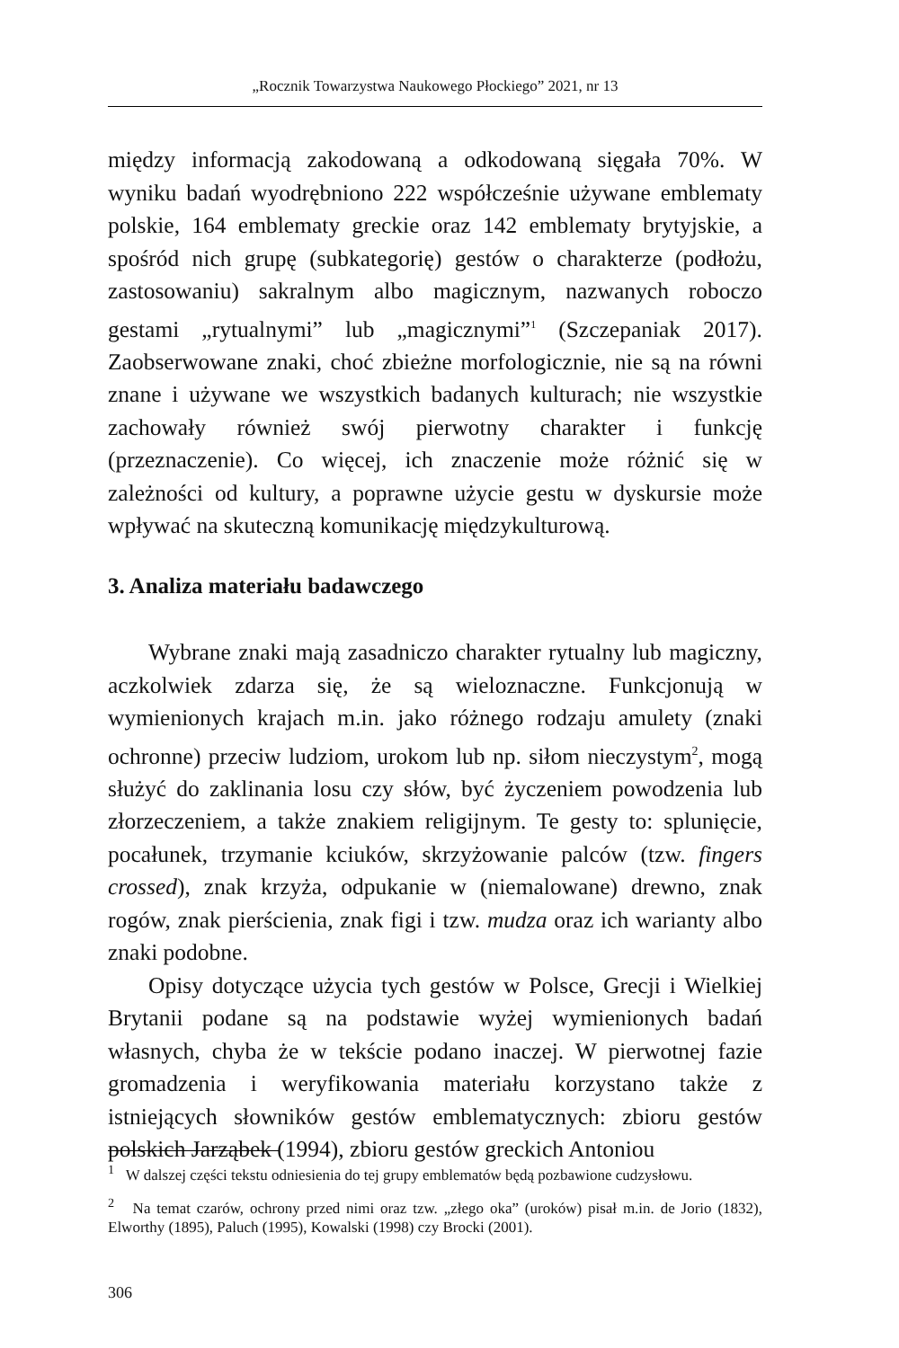„Rocznik Towarzystwa Naukowego Płockiego” 2021, nr 13
między informacją zakodowaną a odkodowaną sięgała 70%. W wyniku badań wyodrębniono 222 współcześnie używane emblematy polskie, 164 emblematy greckie oraz 142 emblematy brytyjskie, a spośród nich grupę (subkategorię) gestów o charakterze (podłożu, zastosowaniu) sakralnym albo magicznym, nazwanych roboczo gestami „rytualnymi” lub „magicznymi”<sup>1</sup> (Szczepaniak 2017). Zaobserwowane znaki, choć zbieżne morfologicznie, nie są na równi znane i używane we wszystkich badanych kulturach; nie wszystkie zachowały również swój pierwotny charakter i funkcję (przeznaczenie). Co więcej, ich znaczenie może różnić się w zależności od kultury, a poprawne użycie gestu w dyskursie może wpływać na skuteczną komunikację międzykulturową.
3. Analiza materiału badawczego
Wybrane znaki mają zasadniczo charakter rytualny lub magiczny, aczkolwiek zdarza się, że są wieloznaczne. Funkcjonują w wymienionych krajach m.in. jako różnego rodzaju amulety (znaki ochronne) przeciw ludziom, urokom lub np. siłom nieczystym<sup>2</sup>, mogą służyć do zaklinania losu czy słów, być życzeniem powodzenia lub złorzeczeniem, a także znakiem religijnym. Te gesty to: splunięcie, pocałunek, trzymanie kciuków, skrzyżowanie palców (tzw. fingers crossed), znak krzyża, odpukanie w (niemalowane) drewno, znak rogów, znak pierścienia, znak figi i tzw. mudza oraz ich warianty albo znaki podobne.
Opisy dotyczące użycia tych gestów w Polsce, Grecji i Wielkiej Brytanii podane są na podstawie wyżej wymienionych badań własnych, chyba że w tekście podano inaczej. W pierwotnej fazie gromadzenia i weryfikowania materiału korzystano także z istniejących słowników gestów emblematycznych: zbioru gestów polskich Jarząbek (1994), zbioru gestów greckich Antoniou
<sup>1</sup> W dalszej części tekstu odniesienia do tej grupy emblematów będą pozbawione cudzysłowu.
<sup>2</sup> Na temat czarów, ochrony przed nimi oraz tzw. „złego oka” (uroków) pisał m.in. de Jorio (1832), Elworthy (1895), Paluch (1995), Kowalski (1998) czy Brocki (2001).
306